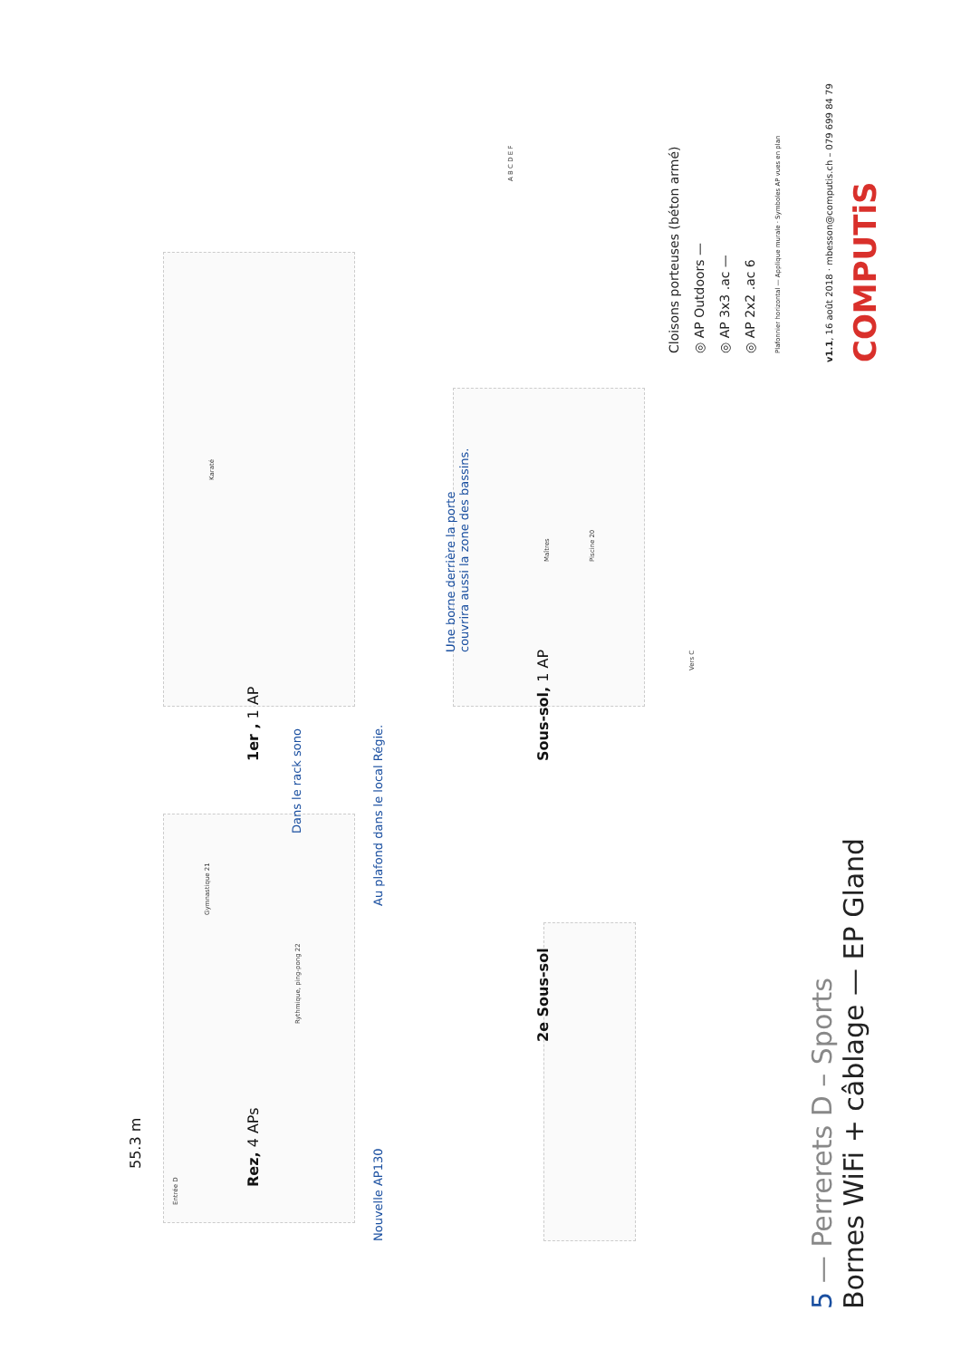55.3 m
Entrée D
Rez, 4 APs
Rythmique, ping-pong 22
Gymnastique 21
Nouvelle AP130
Dans le rack sono
Au plafond dans le local Régie.
1er , 1 AP
Karaté
2e Sous-sol Sous-sol, 1 AP
Piscine 20
Maîtres
Vers C
Une borne derrière la porte
couvrira aussi la zone des bassins.
5 — Perrerets D – Sports
Bornes WiFi + câblage — EP Gland
Cloisons porteuses (béton armé)
◎ AP Outdoors —
◎ AP 3x3 .ac —
◎ AP 2x2 .ac 6
Plafonnier horizontal — Applique murale · Symboles AP vues en plan
v1.1, 16 août 2018 · mbesson@computis.ch – 079 699 84 79
COMPUTiS
A B C D E F